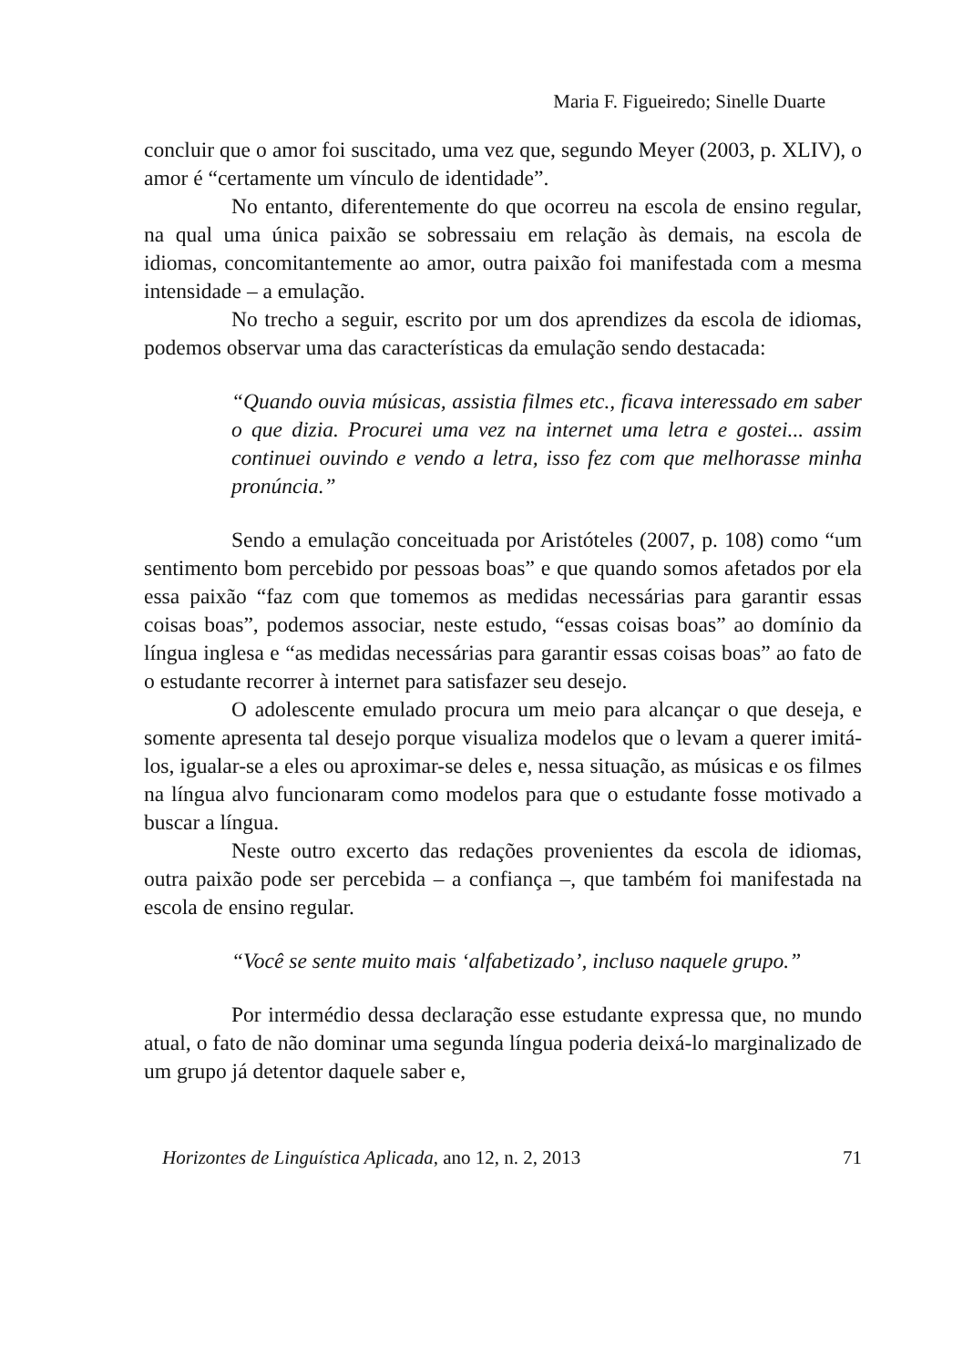Maria F. Figueiredo; Sinelle Duarte
concluir que o amor foi suscitado, uma vez que, segundo Meyer (2003, p. XLIV), o amor é “certamente um vínculo de identidade”.
No entanto, diferentemente do que ocorreu na escola de ensino regular, na qual uma única paixão se sobressaiu em relação às demais, na escola de idiomas, concomitantemente ao amor, outra paixão foi manifestada com a mesma intensidade – a emulação.
No trecho a seguir, escrito por um dos aprendizes da escola de idiomas, podemos observar uma das características da emulação sendo destacada:
“Quando ouvia músicas, assistia filmes etc., ficava interessado em saber o que dizia. Procurei uma vez na internet uma letra e gostei... assim continuei ouvindo e vendo a letra, isso fez com que melhorasse minha pronúncia.”
Sendo a emulação conceituada por Aristóteles (2007, p. 108) como “um sentimento bom percebido por pessoas boas” e que quando somos afetados por ela essa paixão “faz com que tomemos as medidas necessárias para garantir essas coisas boas”, podemos associar, neste estudo, “essas coisas boas” ao domínio da língua inglesa e “as medidas necessárias para garantir essas coisas boas” ao fato de o estudante recorrer à internet para satisfazer seu desejo.
O adolescente emulado procura um meio para alcançar o que deseja, e somente apresenta tal desejo porque visualiza modelos que o levam a querer imitá-los, igualar-se a eles ou aproximar-se deles e, nessa situação, as músicas e os filmes na língua alvo funcionaram como modelos para que o estudante fosse motivado a buscar a língua.
Neste outro excerto das redações provenientes da escola de idiomas, outra paixão pode ser percebida – a confiança –, que também foi manifestada na escola de ensino regular.
“Você se sente muito mais ‘alfabetizado’, incluso naquele grupo.”
Por intermédio dessa declaração esse estudante expressa que, no mundo atual, o fato de não dominar uma segunda língua poderia deixá-lo marginalizado de um grupo já detentor daquele saber e,
Horizontes de Linguística Aplicada, ano 12, n. 2, 2013 71